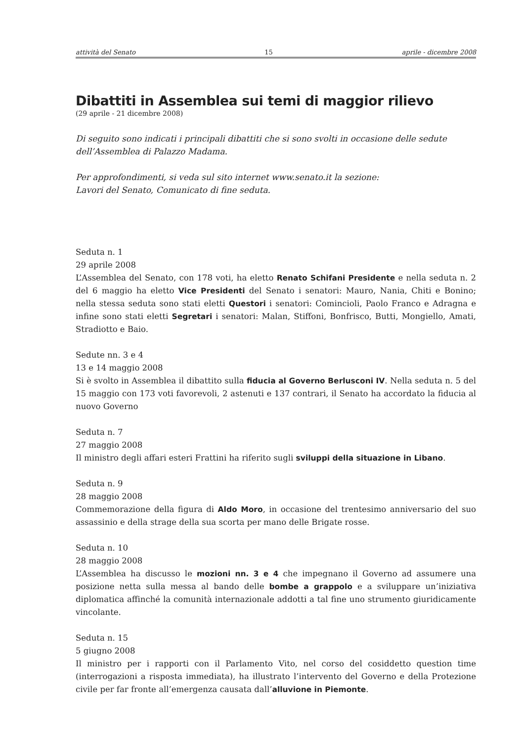attività del Senato 15 aprile - dicembre 2008
Dibattiti in Assemblea sui temi di maggior rilievo
(29 aprile - 21 dicembre 2008)
Di seguito sono indicati i principali dibattiti che si sono svolti in occasione delle sedute dell’Assemblea di Palazzo Madama.
Per approfondimenti, si veda sul sito internet www.senato.it la sezione:
Lavori del Senato, Comunicato di fine seduta.
Seduta n. 1
29 aprile 2008
L’Assemblea del Senato, con 178 voti, ha eletto Renato Schifani Presidente e nella seduta n. 2 del 6 maggio ha eletto Vice Presidenti del Senato i senatori: Mauro, Nania, Chiti e Bonino; nella stessa seduta sono stati eletti Questori i senatori: Comincioli, Paolo Franco e Adragna e infine sono stati eletti Segretari i senatori: Malan, Stiffoni, Bonfrisco, Butti, Mongiello, Amati, Stradiotto e Baio.
Sedute nn. 3 e 4
13 e 14 maggio 2008
Si è svolto in Assemblea il dibattito sulla fiducia al Governo Berlusconi IV. Nella seduta n. 5 del 15 maggio con 173 voti favorevoli, 2 astenuti e 137 contrari, il Senato ha accordato la fiducia al nuovo Governo
Seduta n. 7
27 maggio 2008
Il ministro degli affari esteri Frattini ha riferito sugli sviluppi della situazione in Libano.
Seduta n. 9
28 maggio 2008
Commemorazione della figura di Aldo Moro, in occasione del trentesimo anniversario del suo assassinio e della strage della sua scorta per mano delle Brigate rosse.
Seduta n. 10
28 maggio 2008
L’Assemblea ha discusso le mozioni nn. 3 e 4 che impegnano il Governo ad assumere una posizione netta sulla messa al bando delle bombe a grappolo e a sviluppare un’iniziativa diplomatica affinché la comunità internazionale addotti a tal fine uno strumento giuridicamente vincolante.
Seduta n. 15
5 giugno 2008
Il ministro per i rapporti con il Parlamento Vito, nel corso del cosiddetto question time (interrogazioni a risposta immediata), ha illustrato l’intervento del Governo e della Protezione civile per far fronte all’emergenza causata dall’alluvione in Piemonte.